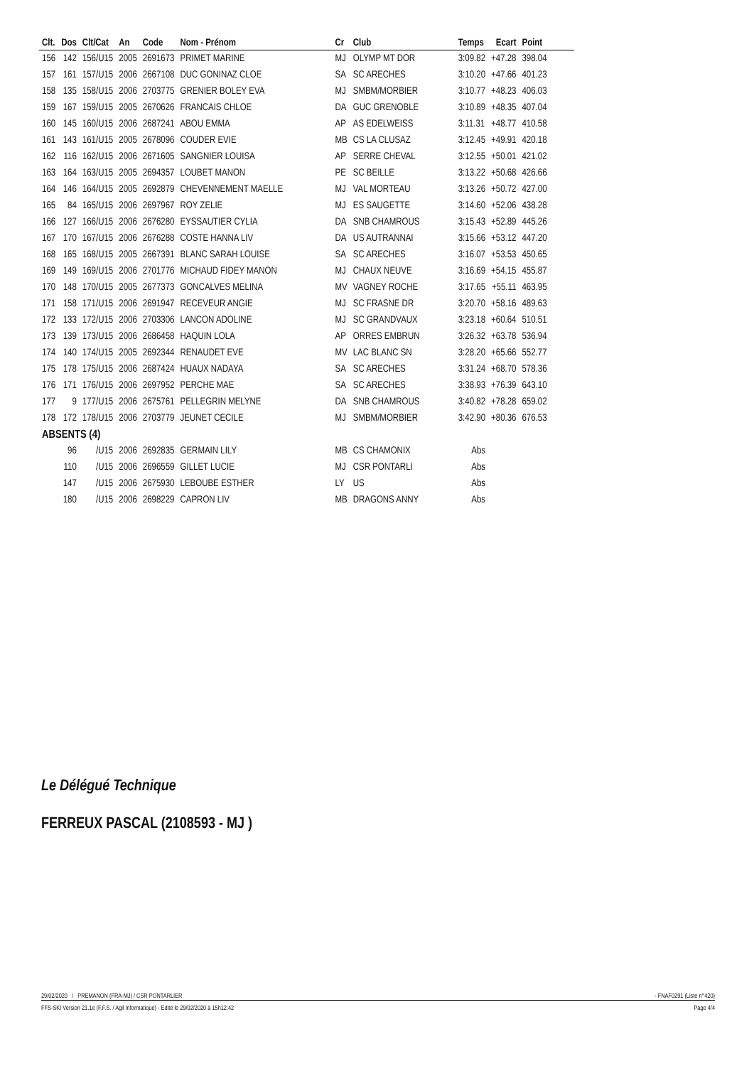| Clt. | Dos | Clt/Cat | An | Code | Nom - Prénom | Cr | Club | Temps | Ecart | Point |
| --- | --- | --- | --- | --- | --- | --- | --- | --- | --- | --- |
| 156 | 142 | 156/U15 | 2005 | 2691673 | PRIMET MARINE | MJ | OLYMP MT DOR | 3:09.82 | +47.28 | 398.04 |
| 157 | 161 | 157/U15 | 2006 | 2667108 | DUC GONINAZ CLOE | SA | SC ARECHES | 3:10.20 | +47.66 | 401.23 |
| 158 | 135 | 158/U15 | 2006 | 2703775 | GRENIER BOLEY EVA | MJ | SMBM/MORBIER | 3:10.77 | +48.23 | 406.03 |
| 159 | 167 | 159/U15 | 2005 | 2670626 | FRANCAIS CHLOE | DA | GUC GRENOBLE | 3:10.89 | +48.35 | 407.04 |
| 160 | 145 | 160/U15 | 2006 | 2687241 | ABOU EMMA | AP | AS EDELWEISS | 3:11.31 | +48.77 | 410.58 |
| 161 | 143 | 161/U15 | 2005 | 2678096 | COUDER EVIE | MB | CS LA CLUSAZ | 3:12.45 | +49.91 | 420.18 |
| 162 | 116 | 162/U15 | 2006 | 2671605 | SANGNIER LOUISA | AP | SERRE CHEVAL | 3:12.55 | +50.01 | 421.02 |
| 163 | 164 | 163/U15 | 2005 | 2694357 | LOUBET MANON | PE | SC BEILLE | 3:13.22 | +50.68 | 426.66 |
| 164 | 146 | 164/U15 | 2005 | 2692879 | CHEVENNEMENT MAELLE | MJ | VAL MORTEAU | 3:13.26 | +50.72 | 427.00 |
| 165 | 84 | 165/U15 | 2006 | 2697967 | ROY ZELIE | MJ | ES SAUGETTE | 3:14.60 | +52.06 | 438.28 |
| 166 | 127 | 166/U15 | 2006 | 2676280 | EYSSAUTIER CYLIA | DA | SNB CHAMROUS | 3:15.43 | +52.89 | 445.26 |
| 167 | 170 | 167/U15 | 2006 | 2676288 | COSTE HANNA LIV | DA | US AUTRANNAI | 3:15.66 | +53.12 | 447.20 |
| 168 | 165 | 168/U15 | 2005 | 2667391 | BLANC SARAH LOUISE | SA | SC ARECHES | 3:16.07 | +53.53 | 450.65 |
| 169 | 149 | 169/U15 | 2006 | 2701776 | MICHAUD FIDEY MANON | MJ | CHAUX NEUVE | 3:16.69 | +54.15 | 455.87 |
| 170 | 148 | 170/U15 | 2005 | 2677373 | GONCALVES MELINA | MV | VAGNEY ROCHE | 3:17.65 | +55.11 | 463.95 |
| 171 | 158 | 171/U15 | 2006 | 2691947 | RECEVEUR ANGIE | MJ | SC FRASNE DR | 3:20.70 | +58.16 | 489.63 |
| 172 | 133 | 172/U15 | 2006 | 2703306 | LANCON ADOLINE | MJ | SC GRANDVAUX | 3:23.18 | +60.64 | 510.51 |
| 173 | 139 | 173/U15 | 2006 | 2686458 | HAQUIN LOLA | AP | ORRES EMBRUN | 3:26.32 | +63.78 | 536.94 |
| 174 | 140 | 174/U15 | 2005 | 2692344 | RENAUDET EVE | MV | LAC BLANC SN | 3:28.20 | +65.66 | 552.77 |
| 175 | 178 | 175/U15 | 2006 | 2687424 | HUAUX NADAYA | SA | SC ARECHES | 3:31.24 | +68.70 | 578.36 |
| 176 | 171 | 176/U15 | 2006 | 2697952 | PERCHE MAE | SA | SC ARECHES | 3:38.93 | +76.39 | 643.10 |
| 177 | 9 | 177/U15 | 2006 | 2675761 | PELLEGRIN MELYNE | DA | SNB CHAMROUS | 3:40.82 | +78.28 | 659.02 |
| 178 | 172 | 178/U15 | 2006 | 2703779 | JEUNET CECILE | MJ | SMBM/MORBIER | 3:42.90 | +80.36 | 676.53 |
| ABSENTS (4) | | | | | | | | | | |
| | 96 | /U15 | 2006 | 2692835 | GERMAIN LILY | MB | CS CHAMONIX | Abs | | |
| | 110 | /U15 | 2006 | 2696559 | GILLET LUCIE | MJ | CSR PONTARLI | Abs | | |
| | 147 | /U15 | 2006 | 2675930 | LEBOUBE ESTHER | LY | US | Abs | | |
| | 180 | /U15 | 2006 | 2698229 | CAPRON LIV | MB | DRAGONS ANNY | Abs | | |
Le Délégué Technique
FERREUX PASCAL (2108593 - MJ )
29/02/2020 / PREMANON (FRA-MJ) / CSR PONTARLIER - FNAF0291 (Liste n°420)
FFS-SKI Version 21.1e (F.F.S. / Agil Informatique) - Edité le 29/02/2020 à 15h12:42 Page 4/4